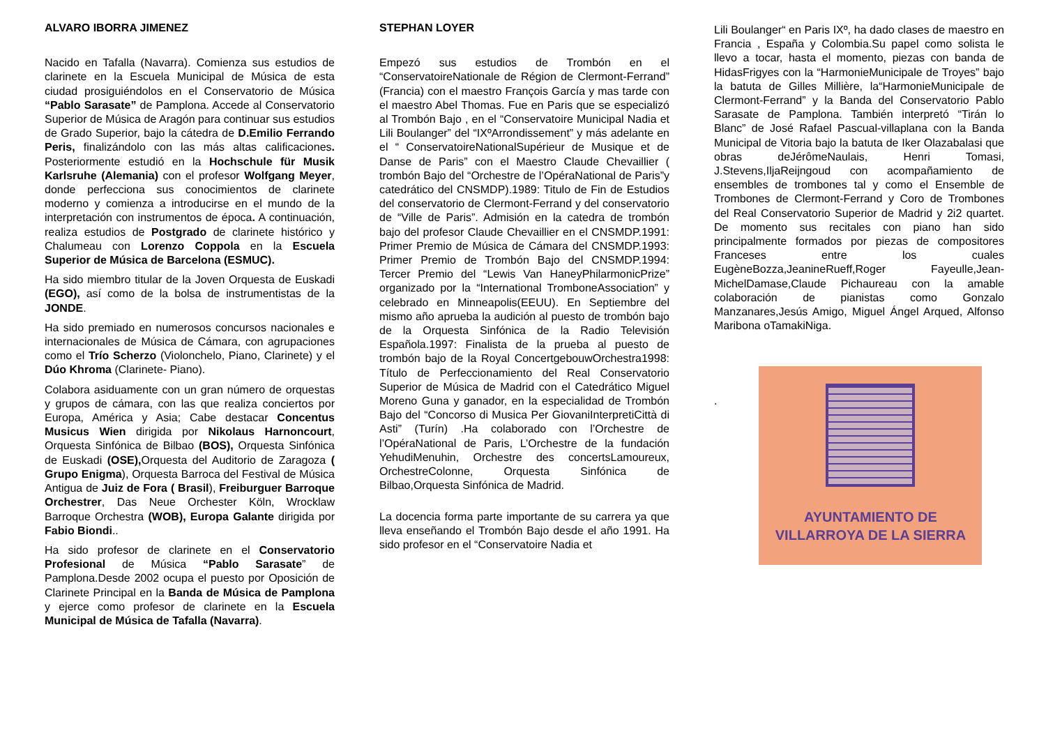ALVARO IBORRA JIMENEZ
Nacido en Tafalla (Navarra). Comienza sus estudios de clarinete en la Escuela Municipal de Música de esta ciudad prosiguiéndolos en el Conservatorio de Música “Pablo Sarasate” de Pamplona. Accede al Conservatorio Superior de Música de Aragón para continuar sus estudios de Grado Superior, bajo la cátedra de D.Emilio Ferrando Peris, finalizándolo con las más altas calificaciones. Posteriormente estudió en la Hochschule für Musik Karlsruhe (Alemania) con el profesor Wolfgang Meyer, donde perfecciona sus conocimientos de clarinete moderno y comienza a introducirse en el mundo de la interpretación con instrumentos de época. A continuación, realiza estudios de Postgrado de clarinete histórico y Chalumeau con Lorenzo Coppola en la Escuela Superior de Música de Barcelona (ESMUC).
Ha sido miembro titular de la Joven Orquesta de Euskadi (EGO), así como de la bolsa de instrumentistas de la JONDE.
Ha sido premiado en numerosos concursos nacionales e internacionales de Música de Cámara, con agrupaciones como el Trío Scherzo (Violonchelo, Piano, Clarinete) y el Dúo Khroma (Clarinete- Piano).
Colabora asiduamente con un gran número de orquestas y grupos de cámara, con las que realiza conciertos por Europa, América y Asia; Cabe destacar Concentus Musicus Wien dirigida por Nikolaus Harnoncourt, Orquesta Sinfónica de Bilbao (BOS), Orquesta Sinfónica de Euskadi (OSE), Orquesta del Auditorio de Zaragoza ( Grupo Enigma), Orquesta Barroca del Festival de Música Antigua de Juiz de Fora ( Brasil), Freiburguer Barroque Orchestrer, Das Neue Orchester Köln, Wrocklaw Barroque Orchestra (WOB), Europa Galante dirigida por Fabio Biondi..
Ha sido profesor de clarinete en el Conservatorio Profesional de Música “Pablo Sarasate” de Pamplona.Desde 2002 ocupa el puesto por Oposición de Clarinete Principal en la Banda de Música de Pamplona y ejerce como profesor de clarinete en la Escuela Municipal de Música de Tafalla (Navarra).
STEPHAN LOYER
Empezó sus estudios de Trombón en el “ConservatoireNationale de Région de Clermont-Ferrand” (Francia) con el maestro François García y mas tarde con el maestro Abel Thomas. Fue en Paris que se especializó al Trombón Bajo , en el “Conservatoire Municipal Nadia et Lili Boulanger” del “IXºArrondissement” y más adelante en el “ ConservatoireNationalSupérieur de Musique et de Danse de Paris” con el Maestro Claude Chevaillier ( trombón Bajo del “Orchestre de l’OpéraNational de Paris”y catedrático del CNSMDP).1989: Titulo de Fin de Estudios del conservatorio de Clermont-Ferrand y del conservatorio de “Ville de Paris”. Admisión en la catedra de trombón bajo del profesor Claude Chevaillier en el CNSMDP.1991: Primer Premio de Música de Cámara del CNSMDP.1993: Primer Premio de Trombón Bajo del CNSMDP.1994: Tercer Premio del “Lewis Van HaneyPhilarmonicPrize” organizado por la “International TromboneAssociation” y celebrado en Minneapolis(EEUU). En Septiembre del mismo año aprueba la audición al puesto de trombón bajo de la Orquesta Sinfónica de la Radio Televisión Española.1997: Finalista de la prueba al puesto de trombón bajo de la Royal ConcertgebouwOrchestra1998: Título de Perfeccionamiento del Real Conservatorio Superior de Música de Madrid con el Catedrático Miguel Moreno Guna y ganador, en la especialidad de Trombón Bajo del “Concorso di Musica Per GiovaniInterpretiCittà di Asti” (Turín) .Ha colaborado con l’Orchestre de l’OpéraNational de Paris, L’Orchestre de la fundación YehudiMenuhin, Orchestre des concertsLamoureux, OrchestreColonne, Orquesta Sinfónica de Bilbao,Orquesta Sinfónica de Madrid.
La docencia forma parte importante de su carrera ya que lleva enseñando el Trombón Bajo desde el año 1991. Ha sido profesor en el “Conservatoire Nadia et
Lili Boulanger“ en Paris IXº, ha dado clases de maestro en Francia , España y Colombia.Su papel como solista le llevo a tocar, hasta el momento, piezas con banda de HidasFrigyes con la “HarmonieMunicipale de Troyes” bajo la batuta de Gilles Millière, la“HarmonieMunicipale de Clermont-Ferrand” y la Banda del Conservatorio Pablo Sarasate de Pamplona. También interpretó “Tirán lo Blanc” de José Rafael Pascual-villaplana con la Banda Municipal de Vitoria bajo la batuta de Iker Olazabalasi que obras deJérômeNaulais, Henri Tomasi, J.Stevens,IljaReijngoud con acompañamiento de ensembles de trombones tal y como el Ensemble de Trombones de Clermont-Ferrand y Coro de Trombones del Real Conservatorio Superior de Madrid y 2i2 quartet. De momento sus recitales con piano han sido principalmente formados por piezas de compositores Franceses entre los cuales EugèneBozza,JeanineRueff,Roger Fayeulle,Jean-MichelDamase,Claude Pichaureau con la amable colaboración de pianistas como Gonzalo Manzanares,Jesús Amigo, Miguel Ángel Arqued, Alfonso Maribona oTamakiNiga.
.
AYUNTAMIENTO DE
VILLARROYA DE LA SIERRA